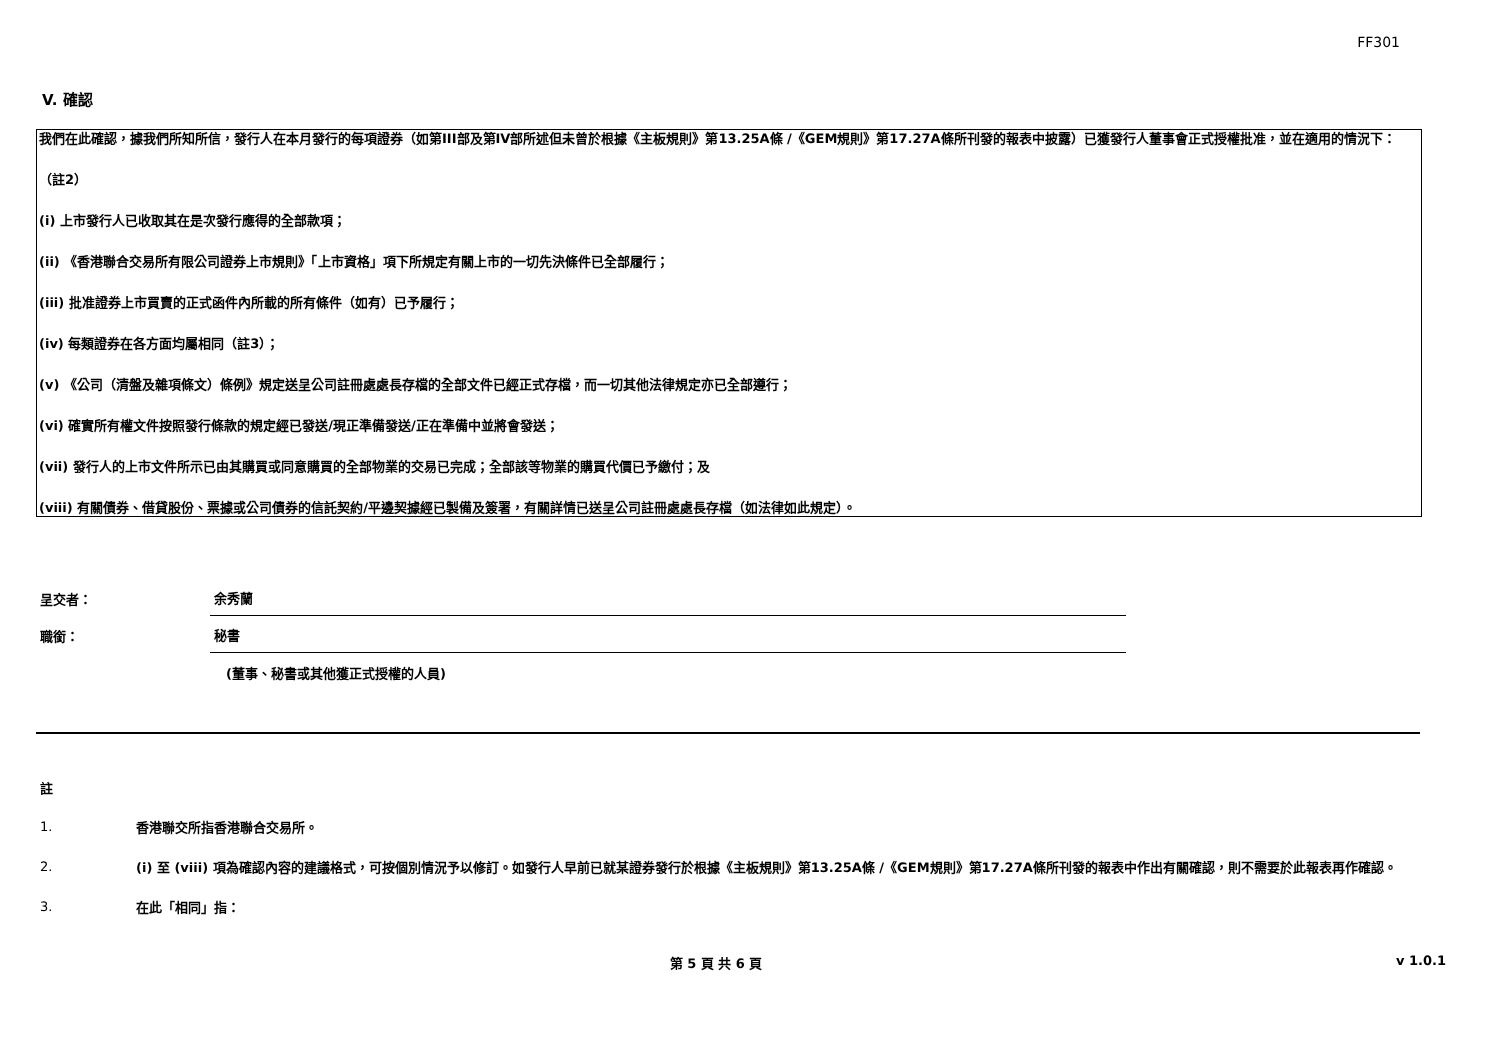FF301
V. 確認
我們在此確認，據我們所知所信，發行人在本月發行的每項證券（如第III部及第IV部所述但未曾於根據《主板規則》第13.25A條 /《GEM規則》第17.27A條所刊發的報表中披露）已獲發行人董事會正式授權批准，並在適用的情況下：
（註2）
(i) 上市發行人已收取其在是次發行應得的全部款項；
(ii) 《香港聯合交易所有限公司證券上市規則》「上市資格」項下所規定有關上市的一切先決條件已全部履行；
(iii) 批准證券上市買賣的正式函件內所載的所有條件（如有）已予履行；
(iv) 每類證券在各方面均屬相同（註3）；
(v) 《公司（清盤及雜項條文）條例》規定送呈公司註冊處處長存檔的全部文件已經正式存檔，而一切其他法律規定亦已全部遵行；
(vi) 確實所有權文件按照發行條款的規定經已發送/現正準備發送/正在準備中並將會發送；
(vii) 發行人的上市文件所示已由其購買或同意購買的全部物業的交易已完成；全部該等物業的購買代價已予繳付；及
(viii) 有關債券、借貸股份、票據或公司債券的信託契約/平邊契據經已製備及簽署，有關詳情已送呈公司註冊處處長存檔（如法律如此規定）。
呈交者：
余秀蘭
職銜：
秘書
(董事、秘書或其他獲正式授權的人員)
註
1.
香港聯交所指香港聯合交易所。
2.
(i) 至 (viii) 項為確認內容的建議格式，可按個別情況予以修訂。如發行人早前已就某證券發行於根據《主板規則》第13.25A條 /《GEM規則》第17.27A條所刊發的報表中作出有關確認，則不需要於此報表再作確認。
3.
在此「相同」指：
第 5 頁 共 6 頁 v 1.0.1